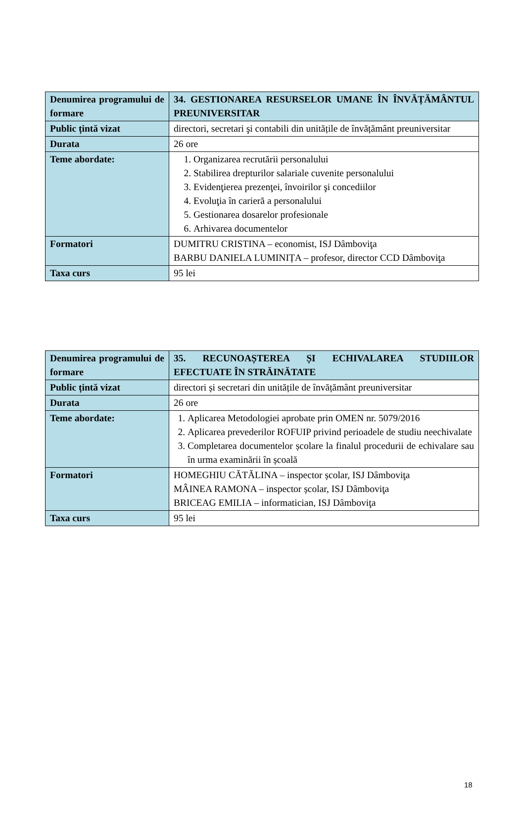| Denumirea programului de formare | 34. GESTIONAREA RESURSELOR UMANE ÎN ÎNVĂȚĂMÂNTUL PREUNIVERSITAR |
| Public țintă vizat | directori, secretari şi contabili din unitățile de învățământ preuniversitar |
| Durata | 26 ore |
| Teme abordate: | 1. Organizarea recrutării personalului 2. Stabilirea drepturilor salariale cuvenite personalului 3. Evidenţierea prezenţei, învoirilor şi concediilor 4. Evoluţia în carieră a personalului 5. Gestionarea dosarelor profesionale 6. Arhivarea documentelor |
| Formatori | DUMITRU CRISTINA – economist, ISJ Dâmboviţa BARBU DANIELA LUMINIȚA – profesor, director CCD Dâmboviţa |
| Taxa curs | 95 lei |
| Denumirea programului de formare | 35. RECUNOAȘTEREA ȘI ECHIVALAREA STUDIILOR EFECTUATE ÎN STRĂINĂTATE |
| Public țintă vizat | directori și secretari din unitățile de învățământ preuniversitar |
| Durata | 26 ore |
| Teme abordate: | 1. Aplicarea Metodologiei aprobate prin OMEN nr. 5079/2016 2. Aplicarea prevederilor ROFUIP privind perioadele de studiu neechivalate 3. Completarea documentelor școlare la finalul procedurii de echivalare sau în urma examinării în școală |
| Formatori | HOMEGHIU CĂTĂLINA – inspector școlar, ISJ Dâmboviţa MÂINEA RAMONA – inspector școlar, ISJ Dâmboviţa BRICEAG EMILIA – informatician, ISJ Dâmboviţa |
| Taxa curs | 95 lei |
18